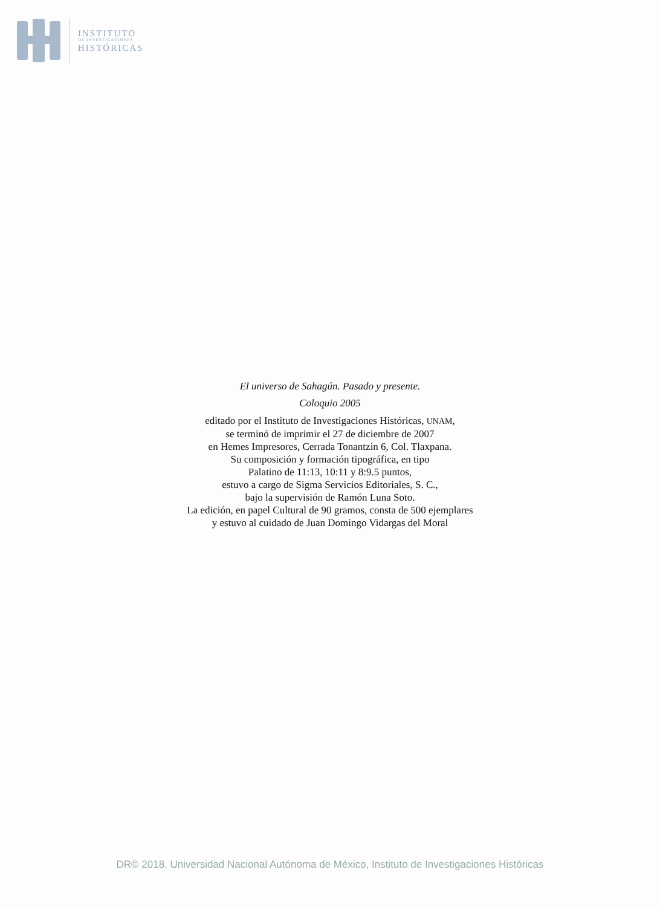INSTITUTO
DE INVESTIGACIONES
HISTÓRICAS
El universo de Sahagún. Pasado y presente.
Coloquio 2005
editado por el Instituto de Investigaciones Históricas, UNAM,
se terminó de imprimir el 27 de diciembre de 2007
en Hemes Impresores, Cerrada Tonantzin 6, Col. Tlaxpana.
Su composición y formación tipográfica, en tipo
Palatino de 11:13, 10:11 y 8:9.5 puntos,
estuvo a cargo de Sigma Servicios Editoriales, S. C.,
bajo la supervisión de Ramón Luna Soto.
La edición, en papel Cultural de 90 gramos, consta de 500 ejemplares
y estuvo al cuidado de Juan Domingo Vidargas del Moral
DR© 2018. Universidad Nacional Autónoma de México, Instituto de Investigaciones Históricas